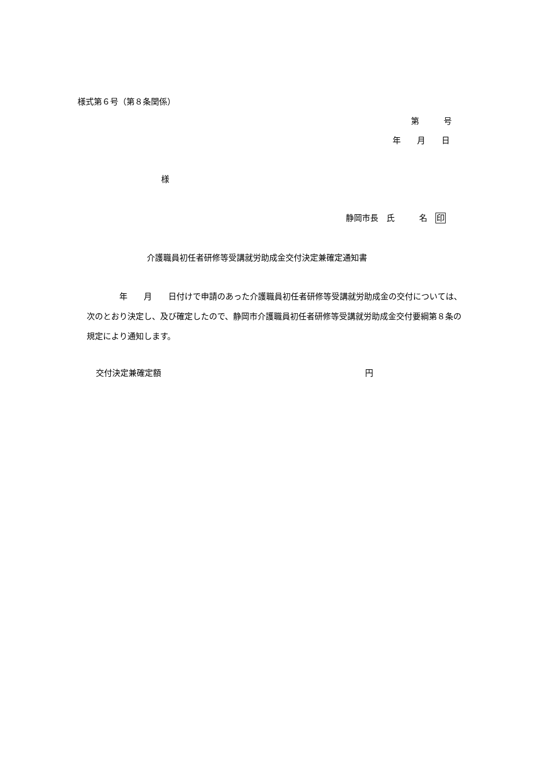様式第６号（第８条関係）
第　　　号
年　　月　　日
様
静岡市長　氏　　　名　印
介護職員初任者研修等受講就労助成金交付決定兼確定通知書
　　　　年　　月　　日付けで申請のあった介護職員初任者研修等受講就労助成金の交付については、次のとおり決定し、及び確定したので、静岡市介護職員初任者研修等受講就労助成金交付要綱第８条の規定により通知します。
交付決定兼確定額
円